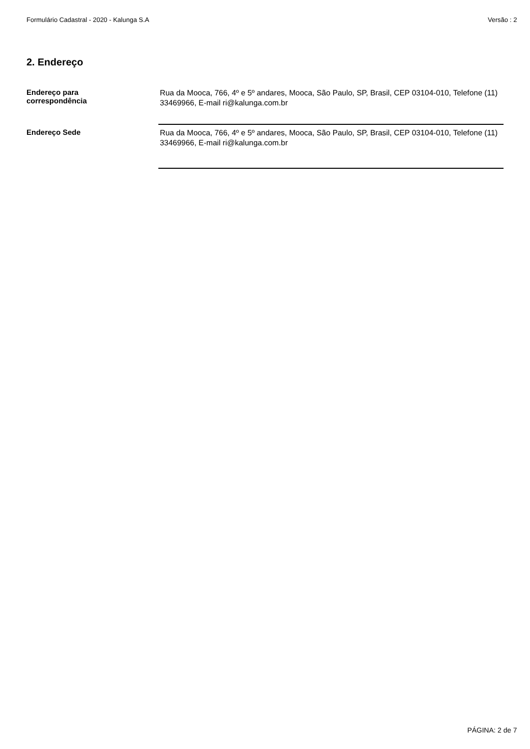Formulário Cadastral - 2020 - Kalunga S.A Versão : 2
2. Endereço
Endereço para
correspondência
Rua da Mooca, 766, 4º e 5º andares, Mooca, São Paulo, SP, Brasil, CEP 03104-010, Telefone (11) 33469966, E-mail ri@kalunga.com.br
Endereço Sede
Rua da Mooca, 766, 4º e 5º andares, Mooca, São Paulo, SP, Brasil, CEP 03104-010, Telefone (11) 33469966, E-mail ri@kalunga.com.br
PÁGINA: 2 de 7